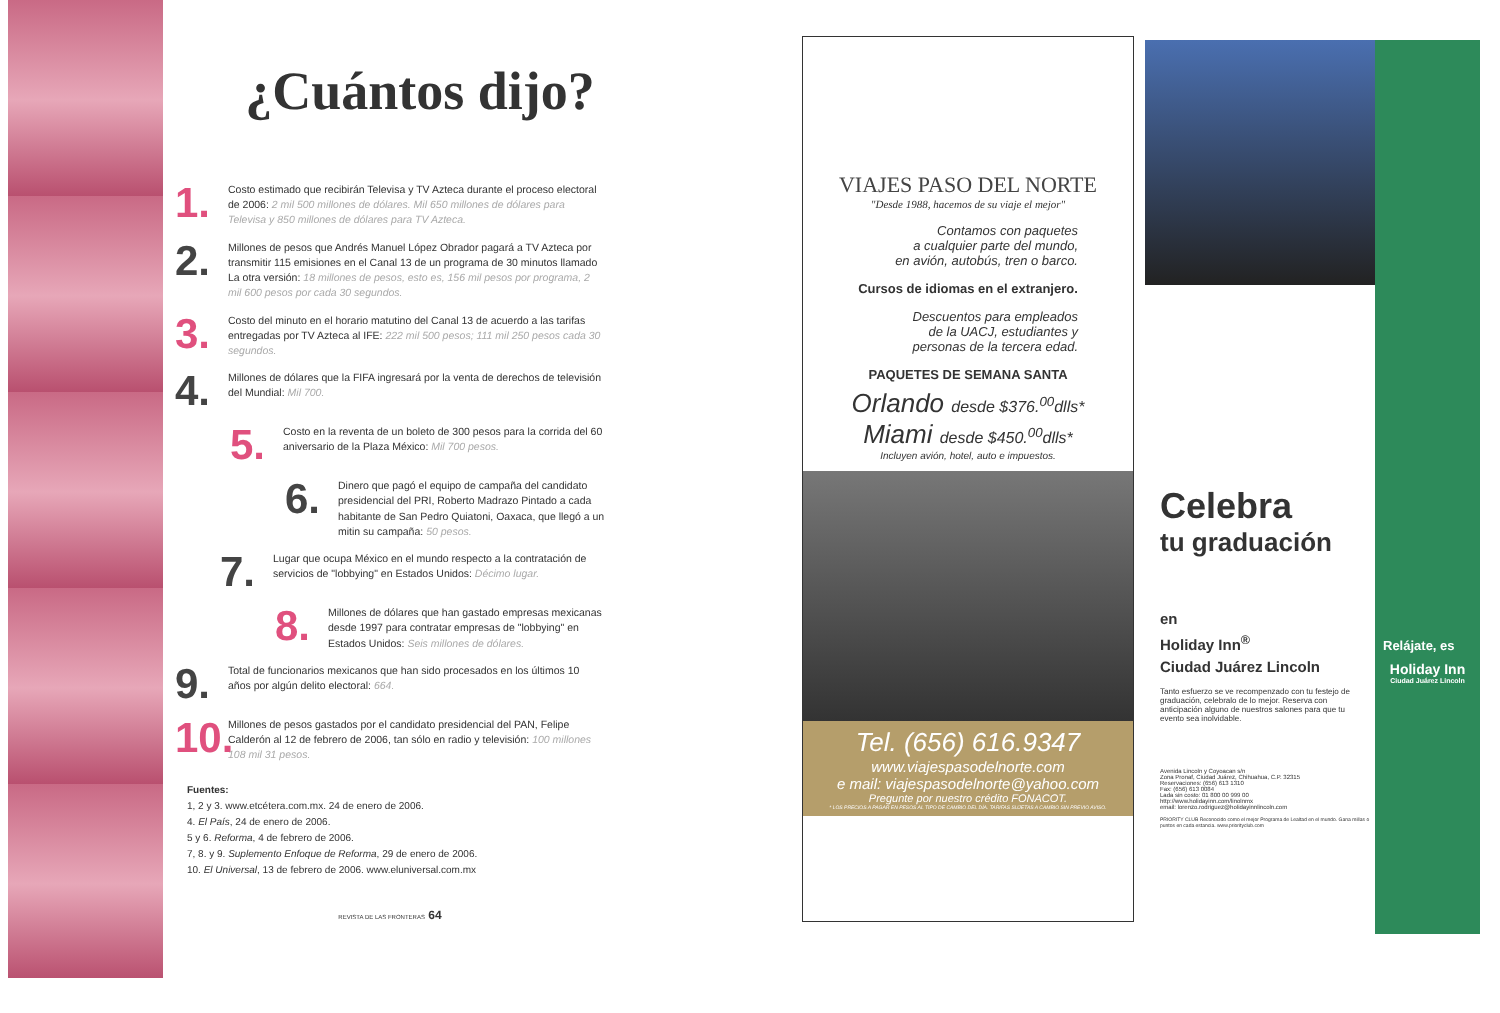¿Cuántos dijo?
1. Costo estimado que recibirán Televisa y TV Azteca durante el proceso electoral de 2006: 2 mil 500 millones de dólares. Mil 650 millones de dólares para Televisa y 850 millones de dólares para TV Azteca.
2. Millones de pesos que Andrés Manuel López Obrador pagará a TV Azteca por transmitir 115 emisiones en el Canal 13 de un programa de 30 minutos llamado La otra versión: 18 millones de pesos, esto es, 156 mil pesos por programa, 2 mil 600 pesos por cada 30 segundos.
3. Costo del minuto en el horario matutino del Canal 13 de acuerdo a las tarifas entregadas por TV Azteca al IFE: 222 mil 500 pesos; 111 mil 250 pesos cada 30 segundos.
4. Millones de dólares que la FIFA ingresará por la venta de derechos de televisión del Mundial: Mil 700.
5. Costo en la reventa de un boleto de 300 pesos para la corrida del 60 aniversario de la Plaza México: Mil 700 pesos.
6. Dinero que pagó el equipo de campaña del candidato presidencial del PRI, Roberto Madrazo Pintado a cada habitante de San Pedro Quiatoni, Oaxaca, que llegó a un mitin su campaña: 50 pesos.
7. Lugar que ocupa México en el mundo respecto a la contratación de servicios de "lobbying" en Estados Unidos: Décimo lugar.
8. Millones de dólares que han gastado empresas mexicanas desde 1997 para contratar empresas de "lobbying" en Estados Unidos: Seis millones de dólares.
9. Total de funcionarios mexicanos que han sido procesados en los últimos 10 años por algún delito electoral: 664.
10. Millones de pesos gastados por el candidato presidencial del PAN, Felipe Calderón al 12 de febrero de 2006, tan sólo en radio y televisión: 100 millones 108 mil 31 pesos.
Fuentes:
1, 2 y 3. www.etcétera.com.mx. 24 de enero de 2006.
4. El País, 24 de enero de 2006.
5 y 6. Reforma, 4 de febrero de 2006.
7, 8. y 9. Suplemento Enfoque de Reforma, 29 de enero de 2006.
10. El Universal, 13 de febrero de 2006. www.eluniversal.com.mx
REVISTA DE LAS FRONTERAS 64
VIAJES PASO DEL NORTE
"Desde 1988, hacemos de su viaje el mejor"
Contamos con paquetes
a cualquier parte del mundo,
en avión, autobús, tren o barco.
Cursos de idiomas en el extranjero.
Descuentos para empleados
de la UACJ, estudiantes y
personas de la tercera edad.
PAQUETES DE SEMANA SANTA
Orlando desde $376.<sup>00</sup>dlls*
Miami desde $450.<sup>00</sup>dlls*
Incluyen avión, hotel, auto e impuestos.
Tel. (656) 616.9347
www.viajespasodelnorte.com
e mail: viajespasodelnorte@yahoo.com
Pregunte por nuestro crédito FONACOT.
* LOS PRECIOS A PAGAR EN PESOS AL TIPO DE CAMBIO DEL DÍA. TARIFAS SUJETAS A CAMBIO SIN PREVIO AVISO.
Celebra
tu graduación
en
Holiday Inn<sup>®</sup>
Ciudad Juárez Lincoln
Tanto esfuerzo se ve recompenzado con tu festejo de graduación, celebralo de lo mejor. Reserva con anticipación alguno de nuestros salones para que tu evento sea inolvidable.
Avenida Lincoln y Coyoacan s/n
Zona Pronaf, Ciudad Juárez, Chihuahua, C.P. 32315
Reservaciones: (656) 613 1310
Fax: (656) 613 0084
Lada sin costo: 01 800 00 999 00
http://www.holidayinn.com/linolnmx
email: lorenzo.rodriguez@holidayinnlincoln.com
PRIORITY CLUB Reconocido como el mejor Programa de Lealtad en el mundo. Gana millas o puntos en cada estancia. www.priorityclub.com
Relájate, es
Holiday Inn
Ciudad Juárez Lincoln